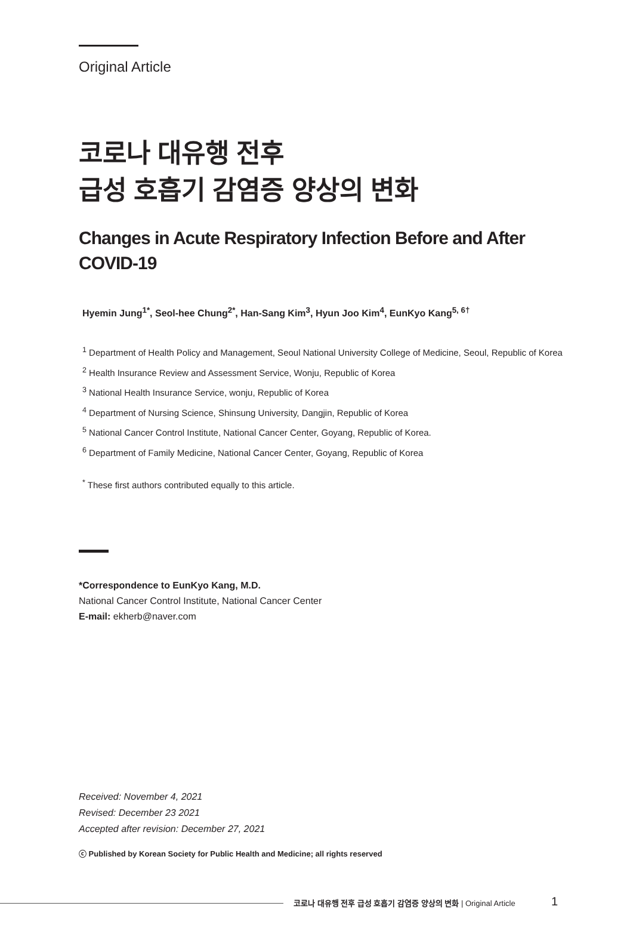Original Article
코로나 대유행 전후
급성 호흡기 감염증 양상의 변화
Changes in Acute Respiratory Infection Before and After
COVID-19
Hyemin Jung<sup>1*</sup>, Seol-hee Chung<sup>2*</sup>, Han-Sang Kim<sup>3</sup>, Hyun Joo Kim<sup>4</sup>, EunKyo Kang<sup>5, 6†</sup>
<sup>1</sup> Department of Health Policy and Management, Seoul National University College of Medicine, Seoul, Republic of Korea
<sup>2</sup> Health Insurance Review and Assessment Service, Wonju, Republic of Korea
<sup>3</sup> National Health Insurance Service, wonju, Republic of Korea
<sup>4</sup> Department of Nursing Science, Shinsung University, Dangjin, Republic of Korea
<sup>5</sup> National Cancer Control Institute, National Cancer Center, Goyang, Republic of Korea.
<sup>6</sup> Department of Family Medicine, National Cancer Center, Goyang, Republic of Korea
<sup>*</sup> These first authors contributed equally to this article.
*Correspondence to EunKyo Kang, M.D.
National Cancer Control Institute, National Cancer Center
E-mail: ekherb@naver.com
Received: November 4, 2021
Revised: December 23 2021
Accepted after revision: December 27, 2021
ⓒ Published by Korean Society for Public Health and Medicine; all rights reserved
코로나 대유행 전후 급성 호흡기 감염증 양상의 변화 | Original Article
1